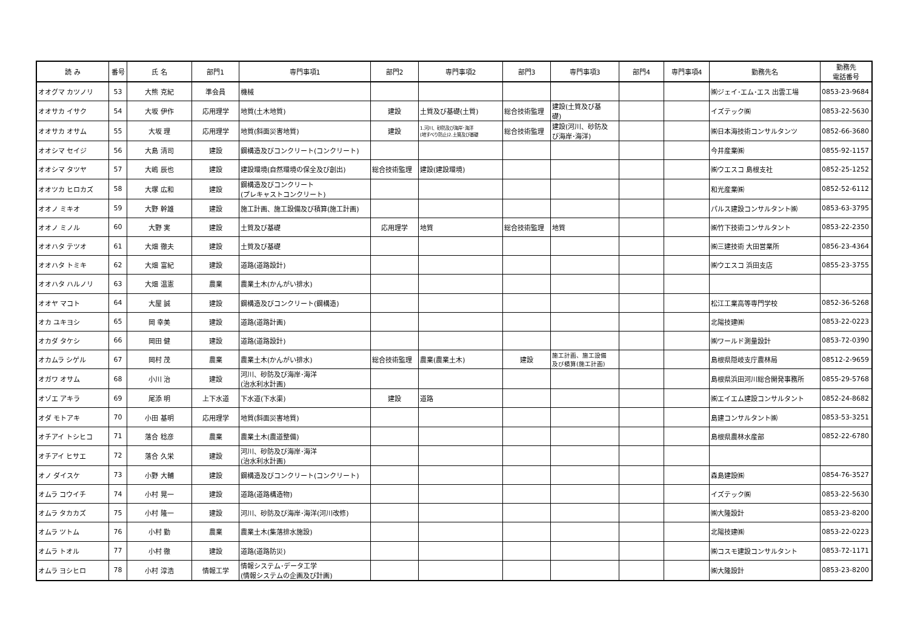| 読 み | 番号 | 氏 名 | 部門1 | 専門事項1 | 部門2 | 専門事項2 | 部門3 | 専門事項3 | 部門4 | 専門事項4 | 勤務先名 | 勤務先 電話番号 |
| --- | --- | --- | --- | --- | --- | --- | --- | --- | --- | --- | --- | --- |
| オオグマ カツノリ | 53 | 大熊 克紀 | 準会員 | 機械 | | | | | | | ㈱ジェイ･エム･エス 出雲工場 | 0853-23-9684 |
| オオサカ イサク | 54 | 大坂 伊作 | 応用理学 | 地質(土木地質) | 建設 | 土質及び基礎(土質) | 総合技術監理 | 建設(土質及び基 礎) | | | イズテック㈱ | 0853-22-5630 |
| オオサカ オサム | 55 | 大坂 理 | 応用理学 | 地質(斜面災害地質) | 建設 | 1.河川、砂防及び海岸･海洋 (地すべり防止)2.土質及び基礎 | 総合技術監理 | 建設(河川、砂防及 び海岸･海洋) | | | ㈱日本海技術コンサルタンツ | 0852-66-3680 |
| オオシマ セイジ | 56 | 大島 清司 | 建設 | 鋼構造及びコンクリート(コンクリート) | | | | | | | 今井産業㈱ | 0855-92-1157 |
| オオシマ タツヤ | 57 | 大嶋 辰也 | 建設 | 建設環境(自然環境の保全及び創出) | 総合技術監理 | 建設(建設環境) | | | | | ㈱ウエスコ 島根支社 | 0852-25-1252 |
| オオツカ ヒロカズ | 58 | 大塚 広和 | 建設 | 鋼構造及びコンクリート (プレキャストコンクリート) | | | | | | | 和光産業㈱ | 0852-52-6112 |
| オオノ ミキオ | 59 | 大野 幹雄 | 建設 | 施工計画、施工設備及び積算(施工計画) | | | | | | | パルス建設コンサルタント㈱ | 0853-63-3795 |
| オオノ ミノル | 60 | 大野 実 | 建設 | 土質及び基礎 | 応用理学 | 地質 | 総合技術監理 | 地質 | | | ㈱竹下技術コンサルタント | 0853-22-2350 |
| オオハタ テツオ | 61 | 大畑 徹夫 | 建設 | 土質及び基礎 | | | | | | | ㈱三建技術 大田営業所 | 0856-23-4364 |
| オオハタ トミキ | 62 | 大畑 富紀 | 建設 | 道路(道路設計) | | | | | | | ㈱ウエスコ 浜田支店 | 0855-23-3755 |
| オオハタ ハルノリ | 63 | 大畑 温憲 | 農業 | 農業土木(かんがい排水) | | | | | | | | |
| オオヤ マコト | 64 | 大屋 誠 | 建設 | 鋼構造及びコンクリート(鋼構造) | | | | | | | 松江工業高等専門学校 | 0852-36-5268 |
| オカ ユキヨシ | 65 | 岡 幸美 | 建設 | 道路(道路計画) | | | | | | | 北陽技建㈱ | 0853-22-0223 |
| オカダ タケシ | 66 | 岡田 健 | 建設 | 道路(道路設計) | | | | | | | ㈱ワールド測量設計 | 0853-72-0390 |
| オカムラ シゲル | 67 | 岡村 茂 | 農業 | 農業土木(かんがい排水) | 総合技術監理 | 農業(農業土木) | 建設 | 施工計画、施工設備 及び積算(施工計画) | | | 島根県隠岐支庁農林局 | 08512-2-9659 |
| オガワ オサム | 68 | 小川 治 | 建設 | 河川、砂防及び海岸･海洋 (治水利水計画) | | | | | | | 島根県浜田河川総合開発事務所 | 0855-29-5768 |
| オゾエ アキラ | 69 | 尾添 明 | 上下水道 | 下水道(下水渠) | 建設 | 道路 | | | | | ㈱エイエム建設コンサルタント | 0852-24-8682 |
| オダ モトアキ | 70 | 小田 基明 | 応用理学 | 地質(斜面災害地質) | | | | | | | 島建コンサルタント㈱ | 0853-53-3251 |
| オチアイ トシヒコ | 71 | 落合 稔彦 | 農業 | 農業土木(農道整備) | | | | | | | 島根県農林水産部 | 0852-22-6780 |
| オチアイ ヒサエ | 72 | 落合 久栄 | 建設 | 河川、砂防及び海岸･海洋 (治水利水計画) | | | | | | | | |
| オノ ダイスケ | 73 | 小野 大輔 | 建設 | 鋼構造及びコンクリート(コンクリート) | | | | | | | 森島建設㈱ | 0854-76-3527 |
| オムラ コウイチ | 74 | 小村 晃一 | 建設 | 道路(道路構造物) | | | | | | | イズテック㈱ | 0853-22-5630 |
| オムラ タカカズ | 75 | 小村 隆一 | 建設 | 河川、砂防及び海岸･海洋(河川改修) | | | | | | | ㈱大隆設計 | 0853-23-8200 |
| オムラ ツトム | 76 | 小村 勤 | 農業 | 農業土木(集落排水施設) | | | | | | | 北陽技建㈱ | 0853-22-0223 |
| オムラ トオル | 77 | 小村 徹 | 建設 | 道路(道路防災) | | | | | | | ㈱コスモ建設コンサルタント | 0853-72-1171 |
| オムラ ヨシヒロ | 78 | 小村 淳浩 | 情報工学 | 情報システム･データ工学 (情報システムの企画及び計画) | | | | | | | ㈱大隆設計 | 0853-23-8200 |